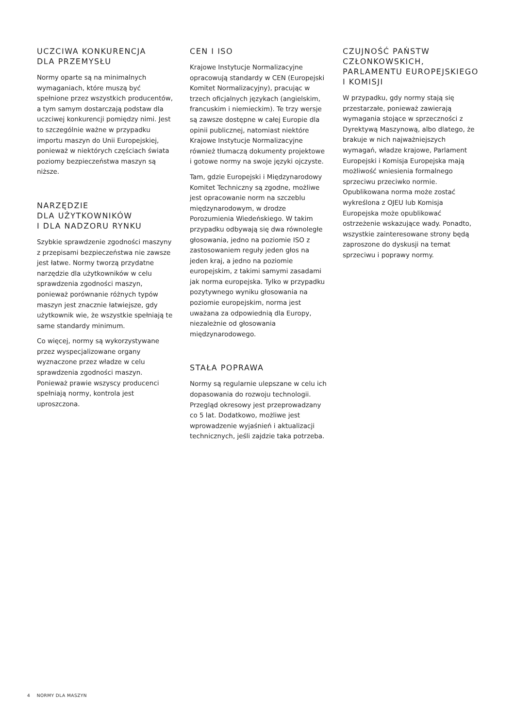UCZCIWA KONKURENCJA
DLA PRZEMYSŁU
Normy oparte są na minimalnych wymaganiach, które muszą być spełnione przez wszystkich producentów, a tym samym dostarczają podstaw dla uczciwej konkurencji pomiędzy nimi. Jest to szczególnie ważne w przypadku importu maszyn do Unii Europejskiej, ponieważ w niektórych częściach świata poziomy bezpieczeństwa maszyn są niższe.
NARZĘDZIE
DLA UŻYTKOWNIKÓW
I DLA NADZORU RYNKU
Szybkie sprawdzenie zgodności maszyny z przepisami bezpieczeństwa nie zawsze jest łatwe. Normy tworzą przydatne narzędzie dla użytkowników w celu sprawdzenia zgodności maszyn, ponieważ porównanie różnych typów maszyn jest znacznie łatwiejsze, gdy użytkownik wie, że wszystkie spełniają te same standardy minimum.
Co więcej, normy są wykorzystywane przez wyspecjalizowane organy wyznaczone przez władze w celu sprawdzenia zgodności maszyn. Ponieważ prawie wszyscy producenci spełniają normy, kontrola jest uproszczona.
CEN I ISO
Krajowe Instytucje Normalizacyjne opracowują standardy w CEN (Europejski Komitet Normalizacyjny), pracując w trzech oficjalnych językach (angielskim, francuskim i niemieckim). Te trzy wersje są zawsze dostępne w całej Europie dla opinii publicznej, natomiast niektóre Krajowe Instytucje Normalizacyjne również tłumaczą dokumenty projektowe i gotowe normy na swoje języki ojczyste.
Tam, gdzie Europejski i Międzynarodowy Komitet Techniczny są zgodne, możliwe jest opracowanie norm na szczeblu międzynarodowym, w drodze Porozumienia Wiedeńskiego. W takim przypadku odbywają się dwa równoległe głosowania, jedno na poziomie ISO z zastosowaniem reguły jeden głos na jeden kraj, a jedno na poziomie europejskim, z takimi samymi zasadami jak norma europejska. Tylko w przypadku pozytywnego wyniku głosowania na poziomie europejskim, norma jest uważana za odpowiednią dla Europy, niezależnie od głosowania międzynarodowego.
STAŁA POPRAWA
Normy są regularnie ulepszane w celu ich dopasowania do rozwoju technologii. Przegląd okresowy jest przeprowadzany co 5 lat. Dodatkowo, możliwe jest wprowadzenie wyjaśnień i aktualizacji technicznych, jeśli zajdzie taka potrzeba.
CZUJNOŚĆ PAŃSTW
CZŁONKOWSKICH,
PARLAMENTU EUROPEJSKIEGO
I KOMISJI
W przypadku, gdy normy stają się przestarzałe, ponieważ zawierają wymagania stojące w sprzeczności z Dyrektywą Maszynową, albo dlatego, że brakuje w nich najważniejszych wymagań, władze krajowe, Parlament Europejski i Komisja Europejska mają możliwość wniesienia formalnego sprzeciwu przeciwko normie. Opublikowana norma może zostać wykreślona z OJEU lub Komisja Europejska może opublikować ostrzeżenie wskazujące wady. Ponadto, wszystkie zainteresowane strony będą zaproszone do dyskusji na temat sprzeciwu i poprawy normy.
4 NORMY DLA MASZYN